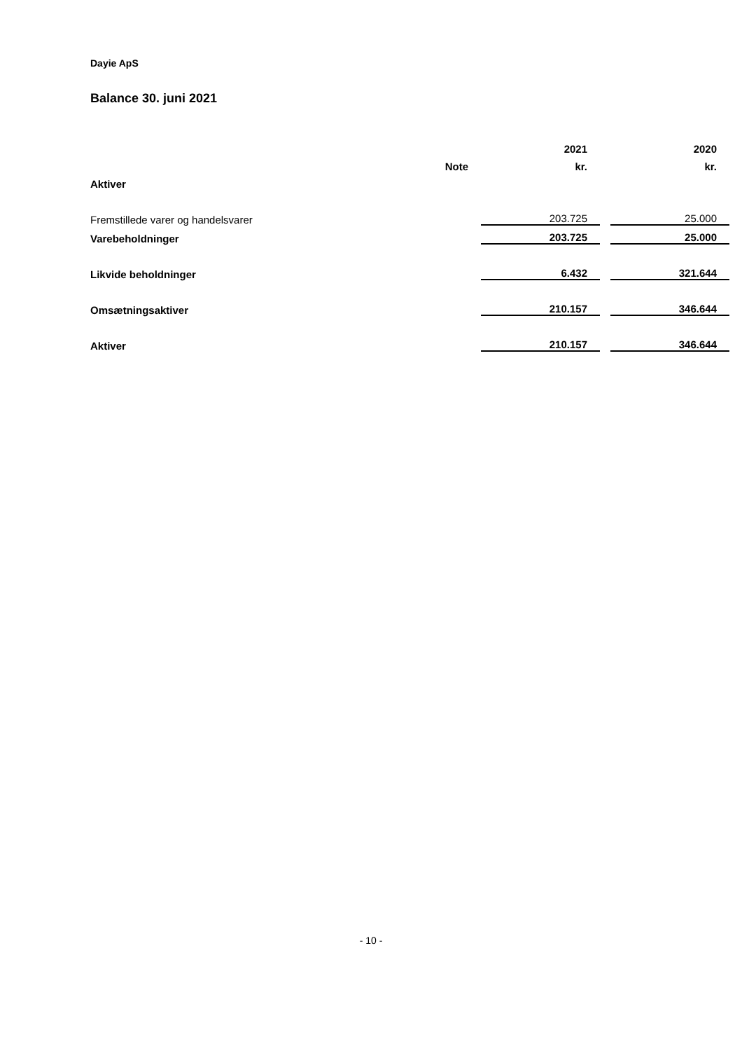Dayie ApS
Balance 30. juni 2021
| | | 2021 | | 2020 |
| --- | --- | --- | --- | --- |
| | Note | kr. | | kr. |
| Aktiver | | | | |
| Fremstillede varer og handelsvarer | | 203.725 | | 25.000 |
| Varebeholdninger | | 203.725 | | 25.000 |
| Likvide beholdninger | | 6.432 | | 321.644 |
| Omsætningsaktiver | | 210.157 | | 346.644 |
| Aktiver | | 210.157 | | 346.644 |
- 10 -